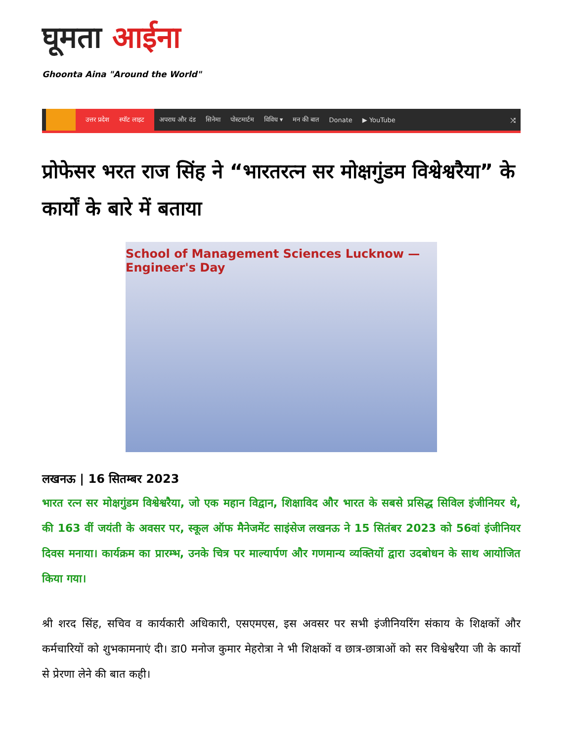घूमता आईना
Ghoonta Aina "Around the World"
उत्तर प्रदेश स्पॉट लाइट
अपराध और दंड सिनेमा पोस्टमार्टम विविध ▾ मन की बात Donate ▶ YouTube ⤨
प्रोफेसर भरत राज सिंह ने “भारतरत्न सर मोक्षगुंडम विश्वेश्वरैया” के कार्यों के बारे में बताया
School of Management Sciences Lucknow — Engineer's Day
लखनऊ | 16 सितम्बर 2023
भारत रत्न सर मोक्षगुंडम विश्वेश्वरैया, जो एक महान विद्वान, शिक्षाविद और भारत के सबसे प्रसिद्ध सिविल इंजीनियर थे, की 163 वीं जयंती के अवसर पर, स्कूल ऑफ मैनेजमेंट साइंसेज लखनऊ ने 15 सितंबर 2023 को 56वां इंजीनियर दिवस मनाया। कार्यक्रम का प्रारम्भ, उनके चित्र पर माल्यार्पण और गणमान्य व्यक्तियों द्वारा उदबोधन के साथ आयोजित किया गया।
श्री शरद सिंह, सचिव व कार्यकारी अधिकारी, एसएमएस, इस अवसर पर सभी इंजीनियरिंग संकाय के शिक्षकों और कर्मचारियों को शुभकामनाएं दी। डा0 मनोज कुमार मेहरोत्रा ने भी शिक्षकों व छात्र-छात्राओं को सर विश्वेश्वरैया जी के कार्यो से प्रेरणा लेने की बात कही।